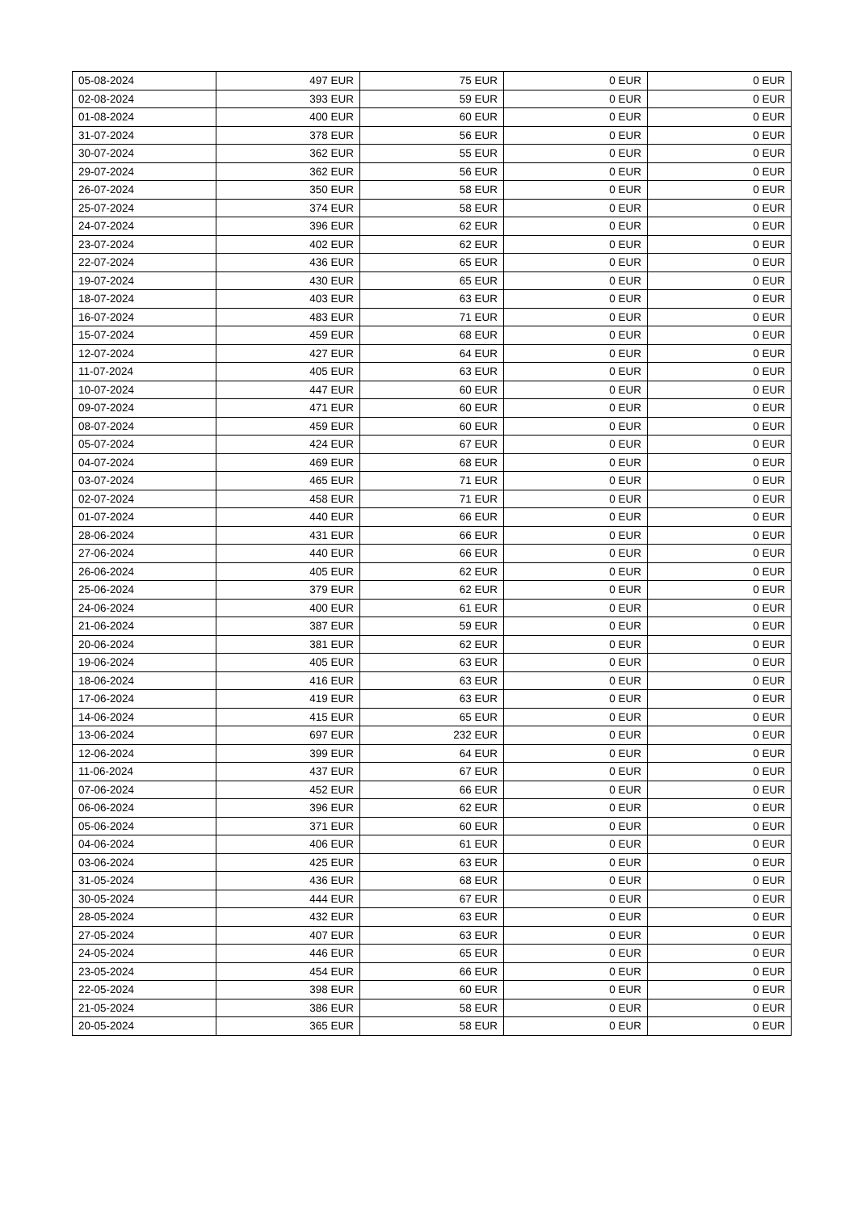| 05-08-2024 | 497 EUR | 75 EUR | 0 EUR | 0 EUR |
| 02-08-2024 | 393 EUR | 59 EUR | 0 EUR | 0 EUR |
| 01-08-2024 | 400 EUR | 60 EUR | 0 EUR | 0 EUR |
| 31-07-2024 | 378 EUR | 56 EUR | 0 EUR | 0 EUR |
| 30-07-2024 | 362 EUR | 55 EUR | 0 EUR | 0 EUR |
| 29-07-2024 | 362 EUR | 56 EUR | 0 EUR | 0 EUR |
| 26-07-2024 | 350 EUR | 58 EUR | 0 EUR | 0 EUR |
| 25-07-2024 | 374 EUR | 58 EUR | 0 EUR | 0 EUR |
| 24-07-2024 | 396 EUR | 62 EUR | 0 EUR | 0 EUR |
| 23-07-2024 | 402 EUR | 62 EUR | 0 EUR | 0 EUR |
| 22-07-2024 | 436 EUR | 65 EUR | 0 EUR | 0 EUR |
| 19-07-2024 | 430 EUR | 65 EUR | 0 EUR | 0 EUR |
| 18-07-2024 | 403 EUR | 63 EUR | 0 EUR | 0 EUR |
| 16-07-2024 | 483 EUR | 71 EUR | 0 EUR | 0 EUR |
| 15-07-2024 | 459 EUR | 68 EUR | 0 EUR | 0 EUR |
| 12-07-2024 | 427 EUR | 64 EUR | 0 EUR | 0 EUR |
| 11-07-2024 | 405 EUR | 63 EUR | 0 EUR | 0 EUR |
| 10-07-2024 | 447 EUR | 60 EUR | 0 EUR | 0 EUR |
| 09-07-2024 | 471 EUR | 60 EUR | 0 EUR | 0 EUR |
| 08-07-2024 | 459 EUR | 60 EUR | 0 EUR | 0 EUR |
| 05-07-2024 | 424 EUR | 67 EUR | 0 EUR | 0 EUR |
| 04-07-2024 | 469 EUR | 68 EUR | 0 EUR | 0 EUR |
| 03-07-2024 | 465 EUR | 71 EUR | 0 EUR | 0 EUR |
| 02-07-2024 | 458 EUR | 71 EUR | 0 EUR | 0 EUR |
| 01-07-2024 | 440 EUR | 66 EUR | 0 EUR | 0 EUR |
| 28-06-2024 | 431 EUR | 66 EUR | 0 EUR | 0 EUR |
| 27-06-2024 | 440 EUR | 66 EUR | 0 EUR | 0 EUR |
| 26-06-2024 | 405 EUR | 62 EUR | 0 EUR | 0 EUR |
| 25-06-2024 | 379 EUR | 62 EUR | 0 EUR | 0 EUR |
| 24-06-2024 | 400 EUR | 61 EUR | 0 EUR | 0 EUR |
| 21-06-2024 | 387 EUR | 59 EUR | 0 EUR | 0 EUR |
| 20-06-2024 | 381 EUR | 62 EUR | 0 EUR | 0 EUR |
| 19-06-2024 | 405 EUR | 63 EUR | 0 EUR | 0 EUR |
| 18-06-2024 | 416 EUR | 63 EUR | 0 EUR | 0 EUR |
| 17-06-2024 | 419 EUR | 63 EUR | 0 EUR | 0 EUR |
| 14-06-2024 | 415 EUR | 65 EUR | 0 EUR | 0 EUR |
| 13-06-2024 | 697 EUR | 232 EUR | 0 EUR | 0 EUR |
| 12-06-2024 | 399 EUR | 64 EUR | 0 EUR | 0 EUR |
| 11-06-2024 | 437 EUR | 67 EUR | 0 EUR | 0 EUR |
| 07-06-2024 | 452 EUR | 66 EUR | 0 EUR | 0 EUR |
| 06-06-2024 | 396 EUR | 62 EUR | 0 EUR | 0 EUR |
| 05-06-2024 | 371 EUR | 60 EUR | 0 EUR | 0 EUR |
| 04-06-2024 | 406 EUR | 61 EUR | 0 EUR | 0 EUR |
| 03-06-2024 | 425 EUR | 63 EUR | 0 EUR | 0 EUR |
| 31-05-2024 | 436 EUR | 68 EUR | 0 EUR | 0 EUR |
| 30-05-2024 | 444 EUR | 67 EUR | 0 EUR | 0 EUR |
| 28-05-2024 | 432 EUR | 63 EUR | 0 EUR | 0 EUR |
| 27-05-2024 | 407 EUR | 63 EUR | 0 EUR | 0 EUR |
| 24-05-2024 | 446 EUR | 65 EUR | 0 EUR | 0 EUR |
| 23-05-2024 | 454 EUR | 66 EUR | 0 EUR | 0 EUR |
| 22-05-2024 | 398 EUR | 60 EUR | 0 EUR | 0 EUR |
| 21-05-2024 | 386 EUR | 58 EUR | 0 EUR | 0 EUR |
| 20-05-2024 | 365 EUR | 58 EUR | 0 EUR | 0 EUR |